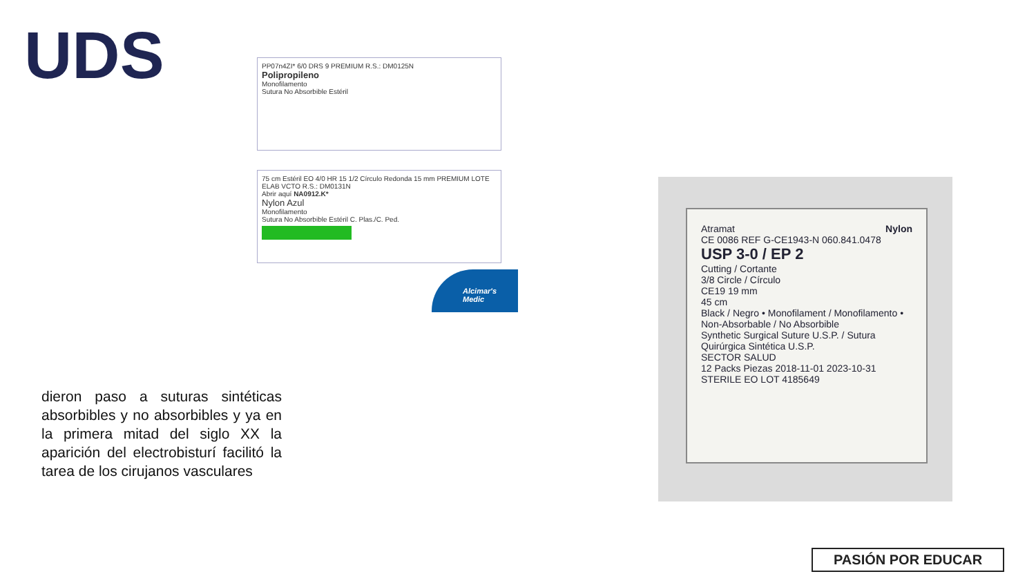UDS
PP07n4ZI* 6/0 DRS 9 PREMIUM R.S.: DM0125N
Polipropileno
Monofilamento
Sutura No Absorbible Estéril
75 cm Estéril EO 4/0 HR 15 1/2 Círculo Redonda 15 mm PREMIUM LOTE ELAB VCTO R.S.: DM0131N
Abrir aquí NA0912.K*
Nylon Azul
Monofilamento
Sutura No Absorbible Estéril C. Plas./C. Ped.
Alcimar's Medic
Atramat Nylon
CE 0086 REF G-CE1943-N 060.841.0478
USP 3-0 / EP 2
Cutting / Cortante
3/8 Circle / Círculo
CE19 19 mm
45 cm
Black / Negro • Monofilament / Monofilamento • Non-Absorbable / No Absorbible
Synthetic Surgical Suture U.S.P. / Sutura Quirúrgica Sintética U.S.P.
SECTOR SALUD
12 Packs Piezas 2018-11-01 2023-10-31 STERILE EO LOT 4185649
dieron paso a suturas sintéticas absorbibles y no absorbibles y ya en la primera mitad del siglo XX la aparición del electrobisturí facilitó la tarea de los cirujanos vasculares
PASIÓN POR EDUCAR